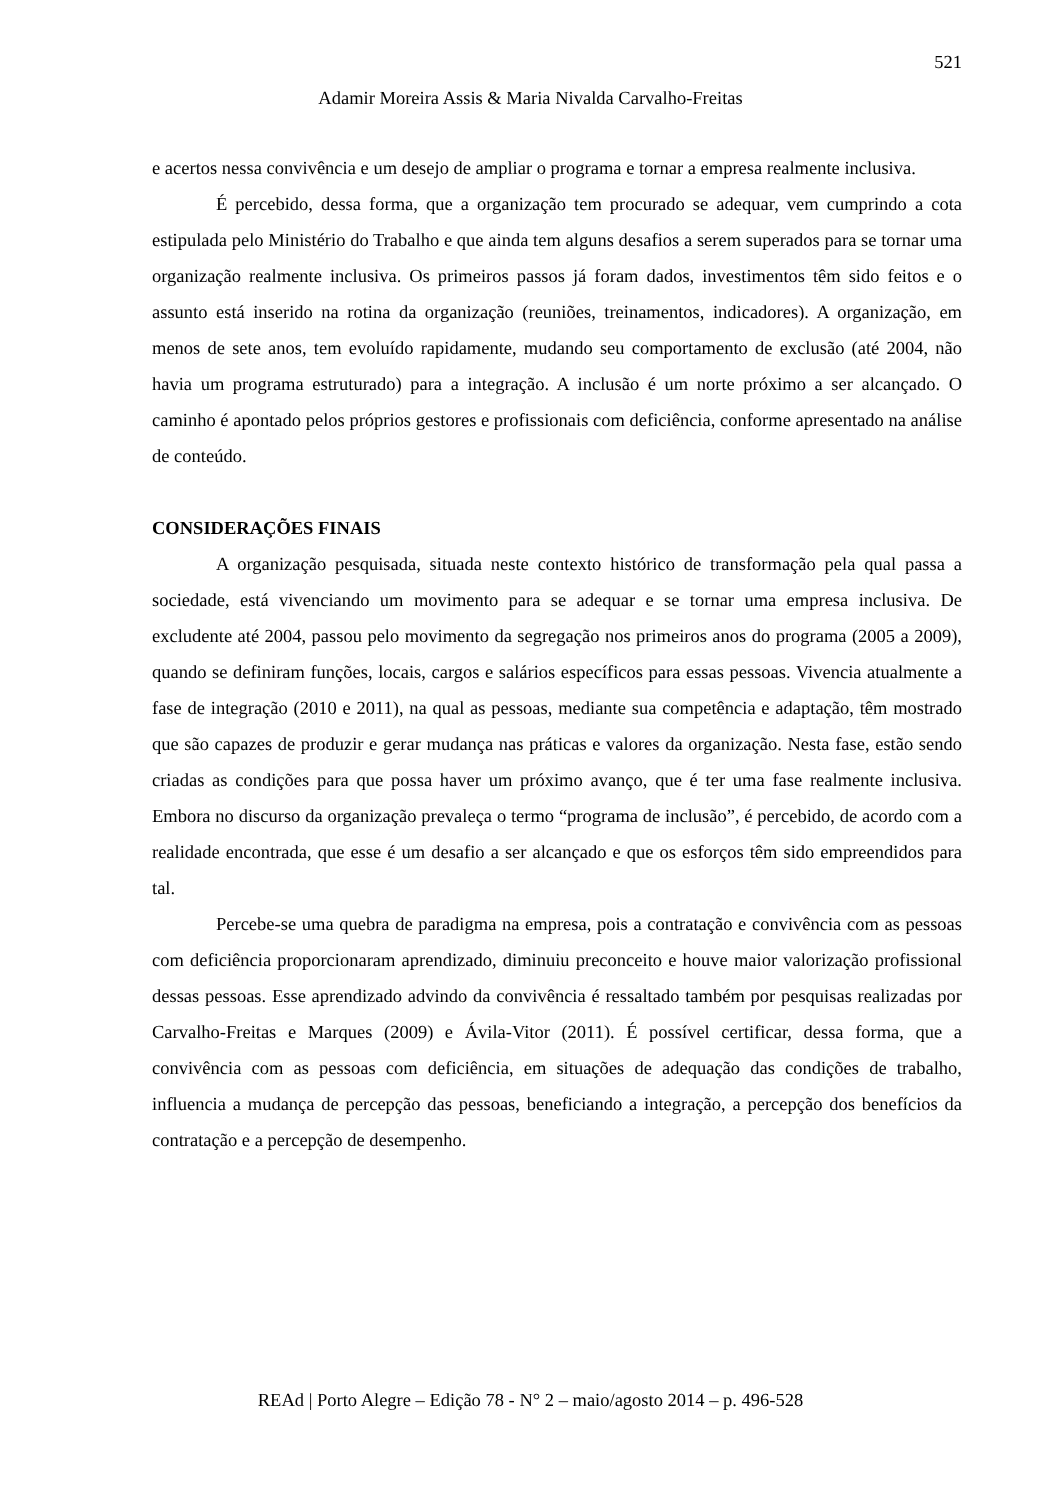521
Adamir Moreira Assis & Maria Nivalda Carvalho-Freitas
e acertos nessa convivência e um desejo de ampliar o programa e tornar a empresa realmente inclusiva.
É percebido, dessa forma, que a organização tem procurado se adequar, vem cumprindo a cota estipulada pelo Ministério do Trabalho e que ainda tem alguns desafios a serem superados para se tornar uma organização realmente inclusiva. Os primeiros passos já foram dados, investimentos têm sido feitos e o assunto está inserido na rotina da organização (reuniões, treinamentos, indicadores). A organização, em menos de sete anos, tem evoluído rapidamente, mudando seu comportamento de exclusão (até 2004, não havia um programa estruturado) para a integração. A inclusão é um norte próximo a ser alcançado. O caminho é apontado pelos próprios gestores e profissionais com deficiência, conforme apresentado na análise de conteúdo.
CONSIDERAÇÕES FINAIS
A organização pesquisada, situada neste contexto histórico de transformação pela qual passa a sociedade, está vivenciando um movimento para se adequar e se tornar uma empresa inclusiva. De excludente até 2004, passou pelo movimento da segregação nos primeiros anos do programa (2005 a 2009), quando se definiram funções, locais, cargos e salários específicos para essas pessoas. Vivencia atualmente a fase de integração (2010 e 2011), na qual as pessoas, mediante sua competência e adaptação, têm mostrado que são capazes de produzir e gerar mudança nas práticas e valores da organização. Nesta fase, estão sendo criadas as condições para que possa haver um próximo avanço, que é ter uma fase realmente inclusiva. Embora no discurso da organização prevaleça o termo “programa de inclusão”, é percebido, de acordo com a realidade encontrada, que esse é um desafio a ser alcançado e que os esforços têm sido empreendidos para tal.
Percebe-se uma quebra de paradigma na empresa, pois a contratação e convivência com as pessoas com deficiência proporcionaram aprendizado, diminuiu preconceito e houve maior valorização profissional dessas pessoas. Esse aprendizado advindo da convivência é ressaltado também por pesquisas realizadas por Carvalho-Freitas e Marques (2009) e Ávila-Vitor (2011). É possível certificar, dessa forma, que a convivência com as pessoas com deficiência, em situações de adequação das condições de trabalho, influencia a mudança de percepção das pessoas, beneficiando a integração, a percepção dos benefícios da contratação e a percepção de desempenho.
REAd | Porto Alegre – Edição 78 - N° 2 – maio/agosto 2014 – p. 496-528